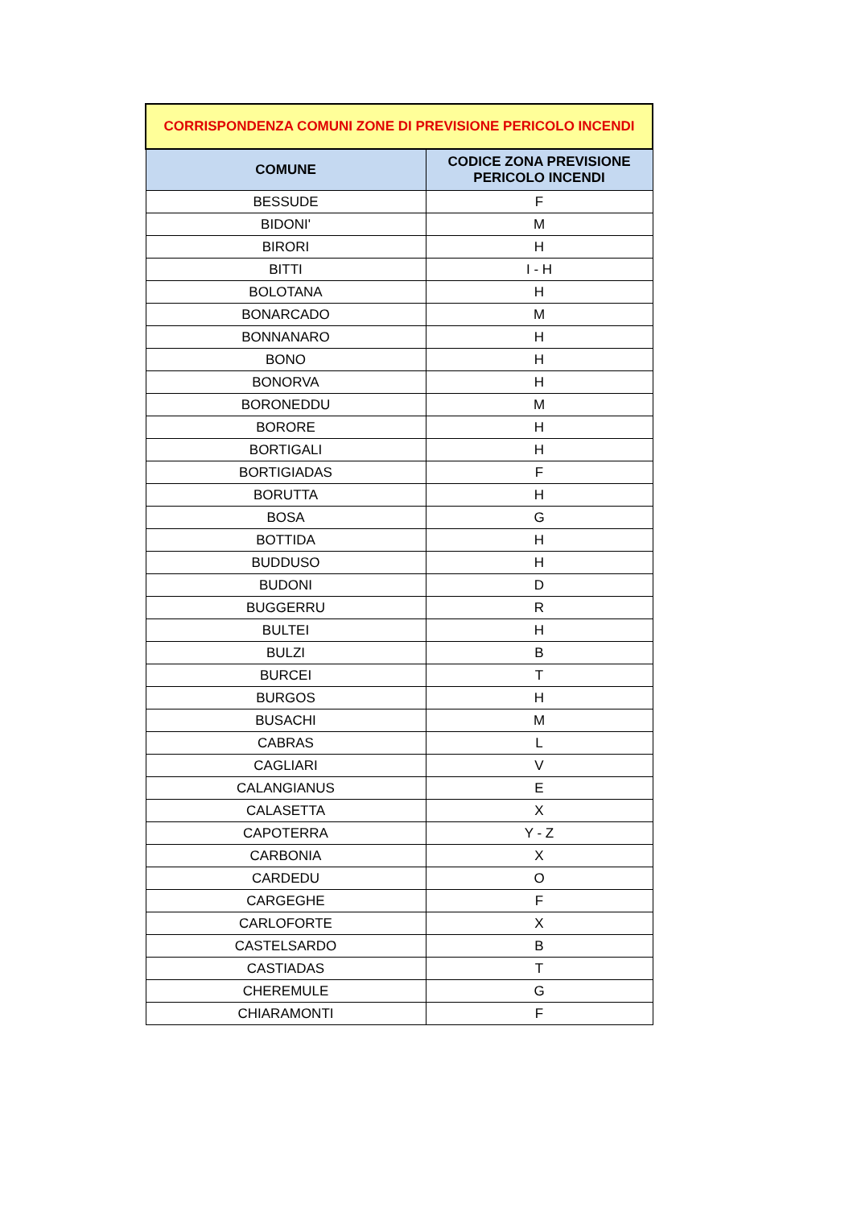| CORRISPONDENZA COMUNI ZONE DI PREVISIONE PERICOLO INCENDI | |
| --- | --- |
| COMUNE | CODICE ZONA PREVISIONE PERICOLO INCENDI |
| BESSUDE | F |
| BIDONI' | M |
| BIRORI | H |
| BITTI | I - H |
| BOLOTANA | H |
| BONARCADO | M |
| BONNANARO | H |
| BONO | H |
| BONORVA | H |
| BORONEDDU | M |
| BORORE | H |
| BORTIGALI | H |
| BORTIGIADAS | F |
| BORUTTA | H |
| BOSA | G |
| BOTTIDA | H |
| BUDDUSO | H |
| BUDONI | D |
| BUGGERRU | R |
| BULTEI | H |
| BULZI | B |
| BURCEI | T |
| BURGOS | H |
| BUSACHI | M |
| CABRAS | L |
| CAGLIARI | V |
| CALANGIANUS | E |
| CALASETTA | X |
| CAPOTERRA | Y - Z |
| CARBONIA | X |
| CARDEDU | O |
| CARGEGHE | F |
| CARLOFORTE | X |
| CASTELSARDO | B |
| CASTIADAS | T |
| CHEREMULE | G |
| CHIARAMONTI | F |